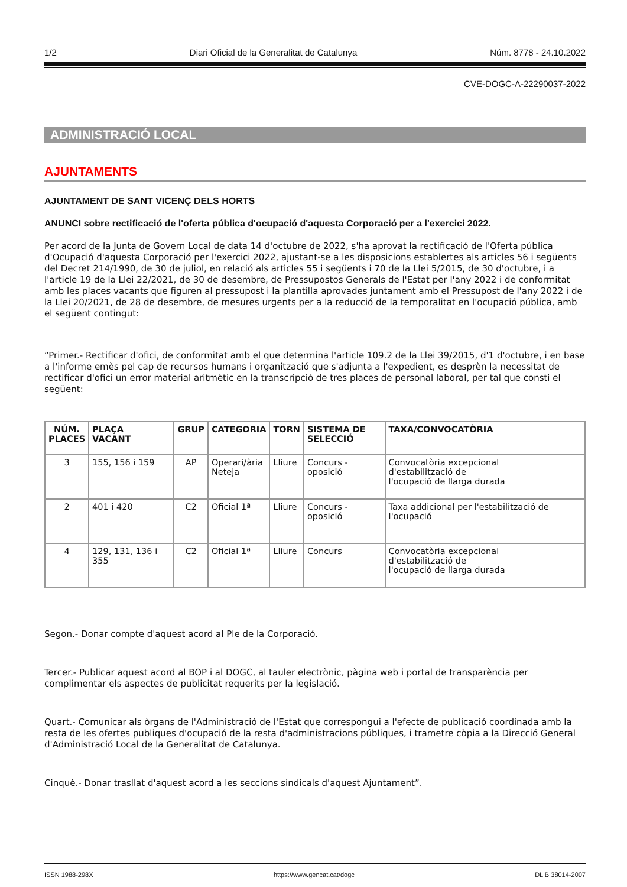1/2 Diari Oficial de la Generalitat de Catalunya Núm. 8778 - 24.10.2022
CVE-DOGC-A-22290037-2022
ADMINISTRACIÓ LOCAL
AJUNTAMENTS
AJUNTAMENT DE SANT VICENÇ DELS HORTS
ANUNCI sobre rectificació de l'oferta pública d'ocupació d'aquesta Corporació per a l'exercici 2022.
Per acord de la Junta de Govern Local de data 14 d'octubre de 2022, s'ha aprovat la rectificació de l'Oferta pública d'Ocupació d'aquesta Corporació per l'exercici 2022, ajustant-se a les disposicions establertes als articles 56 i següents del Decret 214/1990, de 30 de juliol, en relació als articles 55 i següents i 70 de la Llei 5/2015, de 30 d'octubre, i a l'article 19 de la Llei 22/2021, de 30 de desembre, de Pressupostos Generals de l'Estat per l'any 2022 i de conformitat amb les places vacants que figuren al pressupost i la plantilla aprovades juntament amb el Pressupost de l'any 2022 i de la Llei 20/2021, de 28 de desembre, de mesures urgents per a la reducció de la temporalitat en l'ocupació pública, amb el següent contingut:
“Primer.- Rectificar d'ofici, de conformitat amb el que determina l'article 109.2 de la Llei 39/2015, d'1 d'octubre, i en base a l'informe emès pel cap de recursos humans i organització que s'adjunta a l'expedient, es desprèn la necessitat de rectificar d'ofici un error material aritmètic en la transcripció de tres places de personal laboral, per tal que consti el següent:
| NÚM. PLACES | PLAÇA VACANT | GRUP | CATEGORIA | TORN | SISTEMA DE SELECCIÓ | TAXA/CONVOCATÒRIA |
| --- | --- | --- | --- | --- | --- | --- |
| 3 | 155, 156 i 159 | AP | Operari/ària Neteja | Lliure | Concurs - oposició | Convocatòria excepcional d'estabilització de l'ocupació de llarga durada |
| 2 | 401 i 420 | C2 | Oficial 1ª | Lliure | Concurs - oposició | Taxa addicional per l'estabilització de l'ocupació |
| 4 | 129, 131, 136 i 355 | C2 | Oficial 1ª | Lliure | Concurs | Convocatòria excepcional d'estabilització de l'ocupació de llarga durada |
Segon.- Donar compte d'aquest acord al Ple de la Corporació.
Tercer.- Publicar aquest acord al BOP i al DOGC, al tauler electrònic, pàgina web i portal de transparència per complimentar els aspectes de publicitat requerits per la legislació.
Quart.- Comunicar als òrgans de l'Administració de l'Estat que correspongui a l'efecte de publicació coordinada amb la resta de les ofertes publiques d'ocupació de la resta d'administracions públiques, i trametre còpia a la Direcció General d'Administració Local de la Generalitat de Catalunya.
Cinquè.- Donar trasllat d'aquest acord a les seccions sindicals d'aquest Ajuntament”.
ISSN 1988-298X https://www.gencat.cat/dogc DL B 38014-2007